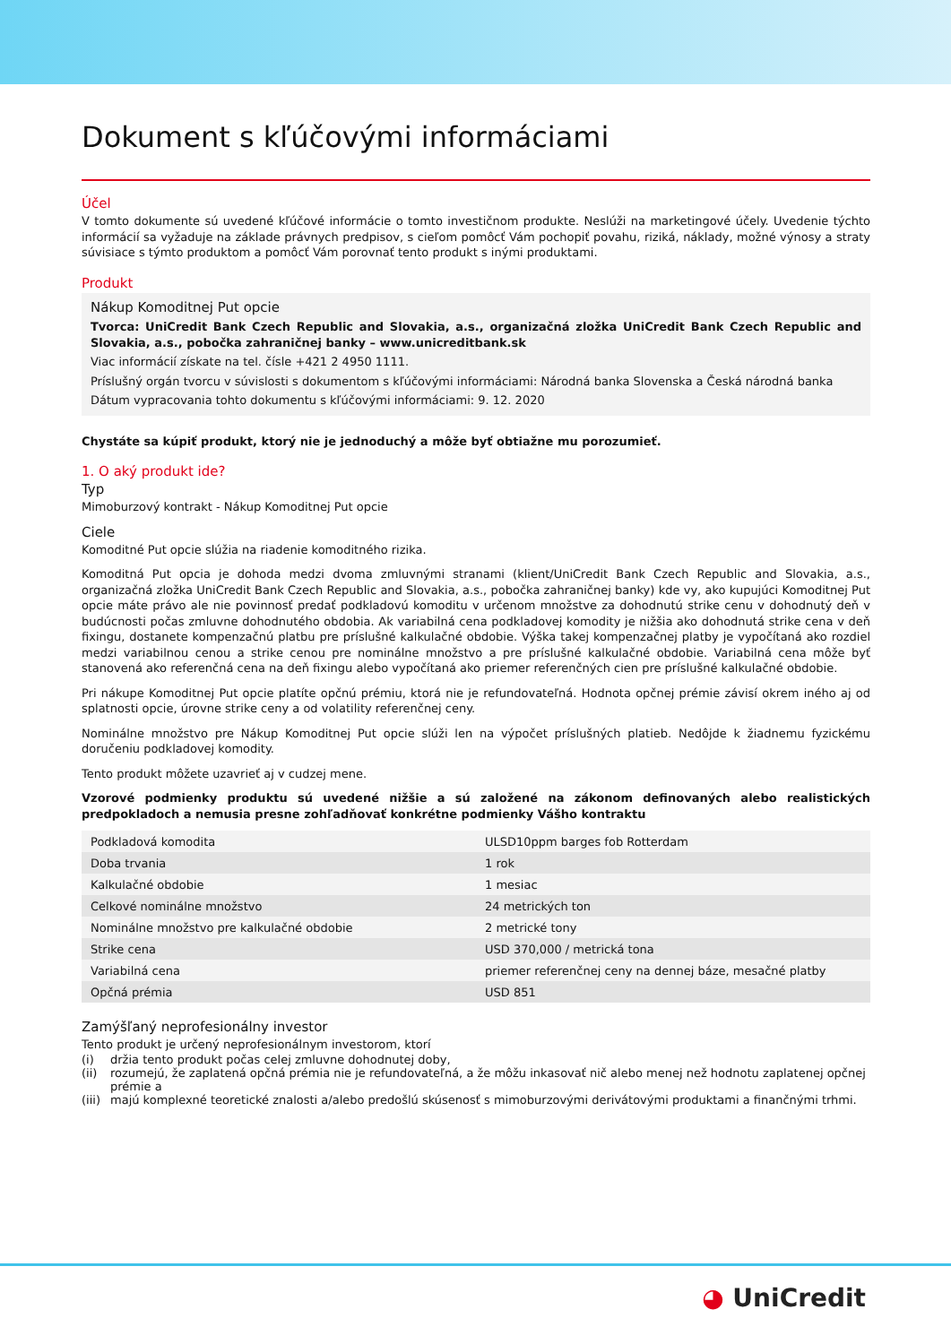Dokument s kľúčovými informáciami
Účel
V tomto dokumente sú uvedené kľúčové informácie o tomto investičnom produkte. Neslúži na marketingové účely. Uvedenie týchto informácií sa vyžaduje na základe právnych predpisov, s cieľom pomôcť Vám pochopiť povahu, riziká, náklady, možné výnosy a straty súvisiace s týmto produktom a pomôcť Vám porovnať tento produkt s inými produktami.
Produkt
Nákup Komoditnej Put opcie
Tvorca: UniCredit Bank Czech Republic and Slovakia, a.s., organizačná zložka UniCredit Bank Czech Republic and Slovakia, a.s., pobočka zahraničnej banky – www.unicreditbank.sk
Viac informácií získate na tel. čísle +421 2 4950 1111.
Príslušný orgán tvorcu v súvislosti s dokumentom s kľúčovými informáciami: Národná banka Slovenska a Česká národná banka
Dátum vypracovania tohto dokumentu s kľúčovými informáciami: 9. 12. 2020
Chystáte sa kúpiť produkt, ktorý nie je jednoduchý a môže byť obtiažne mu porozumieť.
1. O aký produkt ide?
Typ
Mimoburzový kontrakt - Nákup Komoditnej Put opcie
Ciele
Komoditné Put opcie slúžia na riadenie komoditného rizika.
Komoditná Put opcia je dohoda medzi dvoma zmluvnými stranami (klient/UniCredit Bank Czech Republic and Slovakia, a.s., organizačná zložka UniCredit Bank Czech Republic and Slovakia, a.s., pobočka zahraničnej banky) kde vy, ako kupujúci Komoditnej Put opcie máte právo ale nie povinnosť predať podkladovú komoditu v určenom množstve za dohodnutú strike cenu v dohodnutý deň v budúcnosti počas zmluvne dohodnutého obdobia. Ak variabilná cena podkladovej komodity je nižšia ako dohodnutá strike cena v deň fixingu, dostanete kompenzačnú platbu pre príslušné kalkulačné obdobie. Výška takej kompenzačnej platby je vypočítaná ako rozdiel medzi variabilnou cenou a strike cenou pre nominálne množstvo a pre príslušné kalkulačné obdobie. Variabilná cena môže byť stanovená ako referenčná cena na deň fixingu alebo vypočítaná ako priemer referenčných cien pre príslušné kalkulačné obdobie.
Pri nákupe Komoditnej Put opcie platíte opčnú prémiu, ktorá nie je refundovateľná. Hodnota opčnej prémie závisí okrem iného aj od splatnosti opcie, úrovne strike ceny a od volatility referenčnej ceny.
Nominálne množstvo pre Nákup Komoditnej Put opcie slúži len na výpočet príslušných platieb. Nedôjde k žiadnemu fyzickému doručeniu podkladovej komodity.
Tento produkt môžete uzavrieť aj v cudzej mene.
Vzorové podmienky produktu sú uvedené nižšie a sú založené na zákonom definovaných alebo realistických predpokladoch a nemusia presne zohľadňovať konkrétne podmienky Vášho kontraktu
| Podkladová komodita | ULSD10ppm barges fob Rotterdam |
| Doba trvania | 1 rok |
| Kalkulačné obdobie | 1 mesiac |
| Celkové nominálne množstvo | 24 metrických ton |
| Nominálne množstvo pre kalkulačné obdobie | 2 metrické tony |
| Strike cena | USD 370,000 / metrická tona |
| Variabilná cena | priemer referenčnej ceny na dennej báze, mesačné platby |
| Opčná prémia | USD 851 |
Zamýšľaný neprofesionálny investor
Tento produkt je určený neprofesionálnym investorom, ktorí
(i) držia tento produkt počas celej zmluvne dohodnutej doby,
(ii) rozumejú, že zaplatená opčná prémia nie je refundovateľná, a že môžu inkasovať nič alebo menej než hodnotu zaplatenej opčnej prémie a
(iii) majú komplexné teoretické znalosti a/alebo predošlú skúsenosť s mimoburzovými derivátovými produktami a finančnými trhmi.
◕ UniCredit